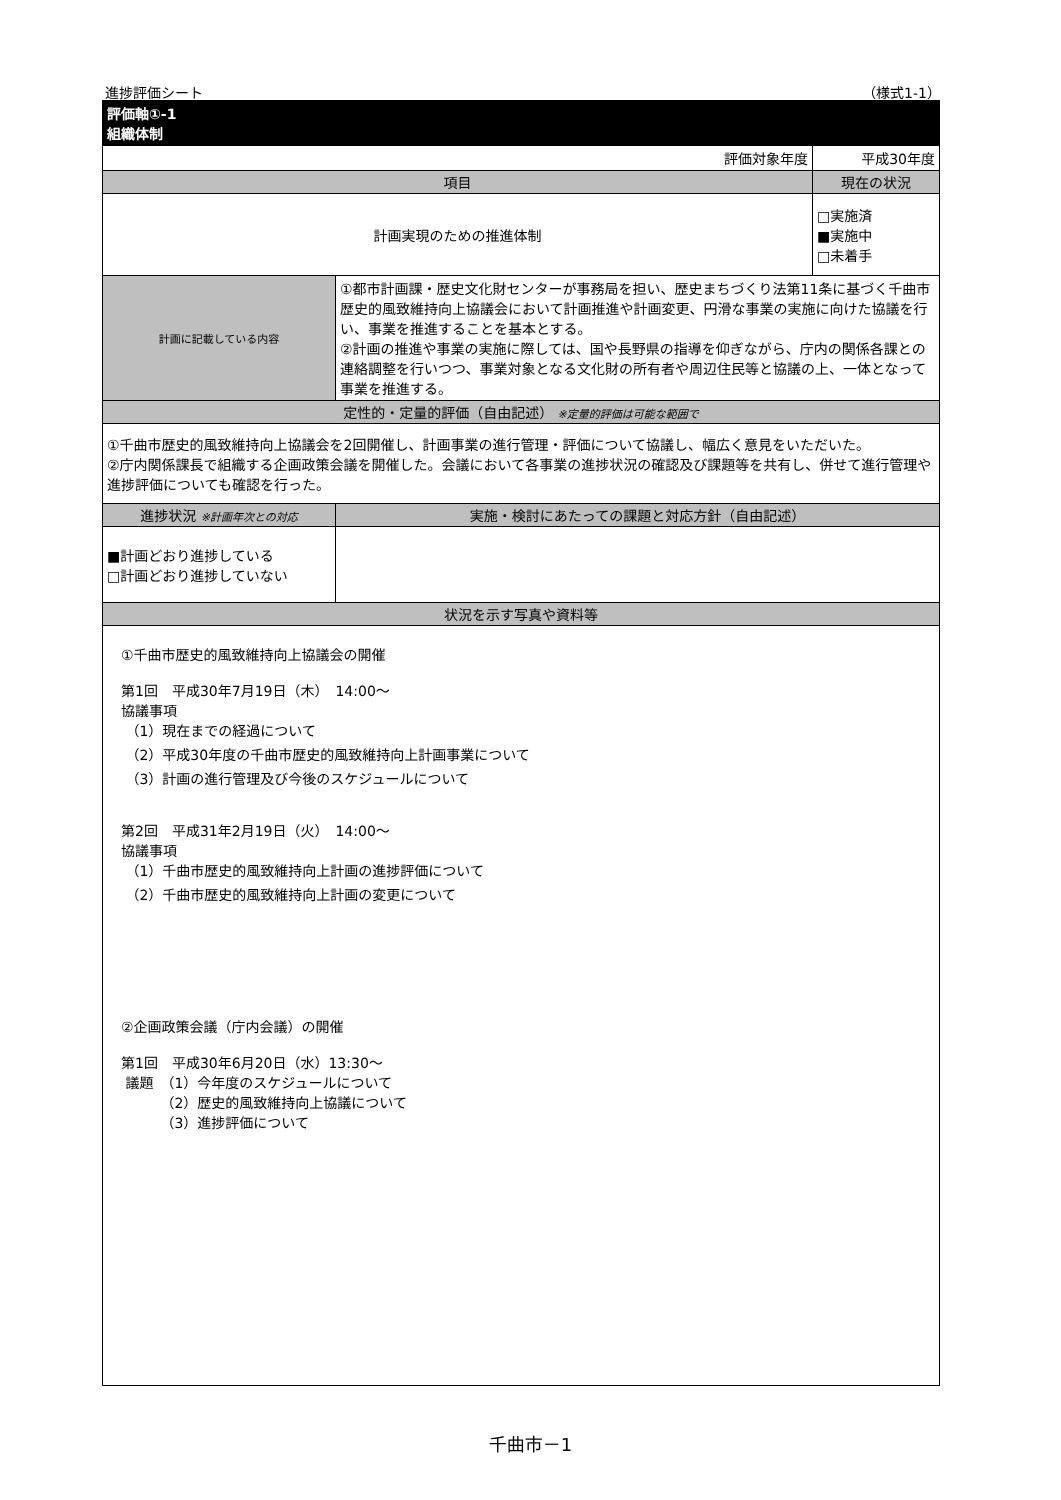進捗評価シート （様式1-1）
| 評価軸①-1 組織体制 | | |
| 評価対象年度 | | 平成30年度 |
| 項目 | | 現在の状況 |
| 計画実現のための推進体制 | | □実施済 ■実施中 □未着手 |
| 計画に記載している内容 | ①都市計画課・歴史文化財センターが事務局を担い、歴史まちづくり法第11条に基づく千曲市歴史的風致維持向上協議会において計画推進や計画変更、円滑な事業の実施に向けた協議を行い、事業を推進することを基本とする。 ②計画の推進や事業の実施に際しては、国や長野県の指導を仰ぎながら、庁内の関係各課との連絡調整を行いつつ、事業対象となる文化財の所有者や周辺住民等と協議の上、一体となって事業を推進する。 | |
| 定性的・定量的評価（自由記述） ※定量的評価は可能な範囲で | | |
| ①千曲市歴史的風致維持向上協議会を2回開催し、計画事業の進行管理・評価について協議し、幅広く意見をいただいた。 ②庁内関係課長で組織する企画政策会議を開催した。会議において各事業の進捗状況の確認及び課題等を共有し、併せて進行管理や進捗評価についても確認を行った。 | | |
| 進捗状況 ※計画年次との対応 | 実施・検討にあたっての課題と対応方針（自由記述） | |
| ■計画どおり進捗している □計画どおり進捗していない | | |
| 状況を示す写真や資料等 | | |
| ①千曲市歴史的風致維持向上協議会の開催 第1回 平成30年7月19日（木） 14:00～ 協議事項 （1）現在までの経過について （2）平成30年度の千曲市歴史的風致維持向上計画事業について （3）計画の進行管理及び今後のスケジュールについて 第2回 平成31年2月19日（火） 14:00～ 協議事項 （1）千曲市歴史的風致維持向上計画の進捗評価について （2）千曲市歴史的風致維持向上計画の変更について ②企画政策会議（庁内会議）の開催 第1回 平成30年6月20日（水）13:30～ 議題 （1）今年度のスケジュールについて （2）歴史的風致維持向上協議について （3）進捗評価について | | |
千曲市－1